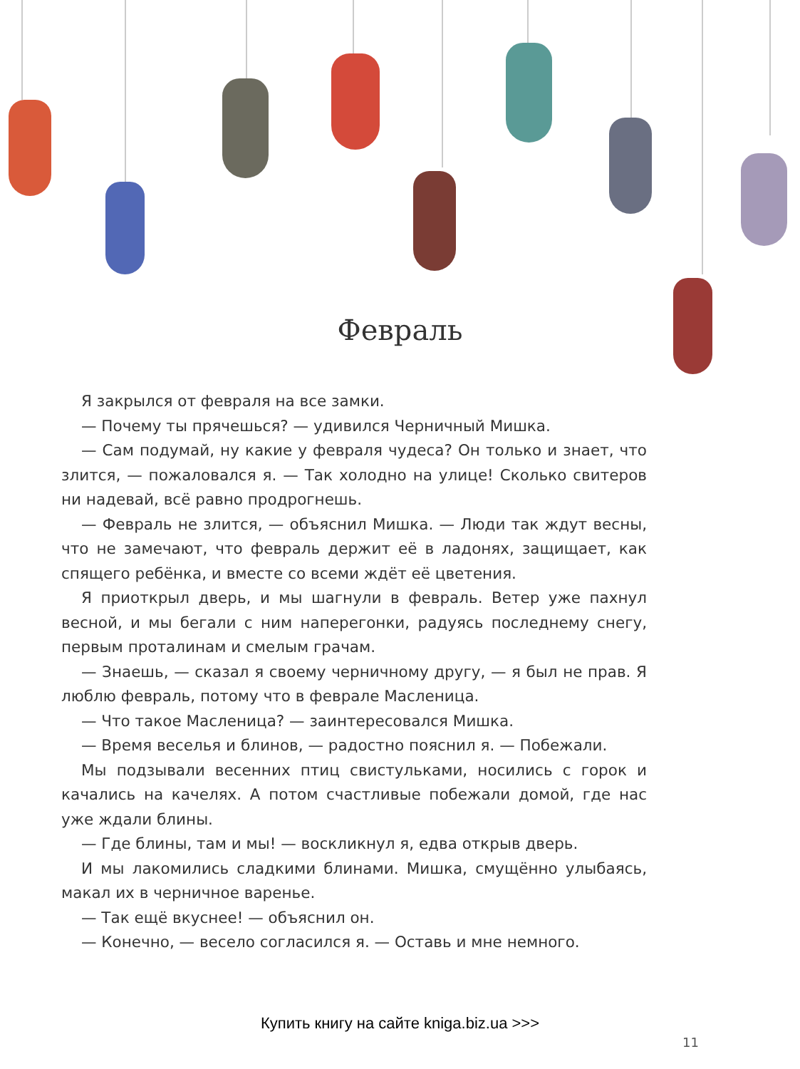Февраль
Я закрылся от февраля на все замки.
— Почему ты прячешься? — удивился Черничный Мишка.
— Сам подумай, ну какие у февраля чудеса? Он только и знает, что злит­ся, — пожаловался я. — Так холодно на улице! Сколько свитеров ни наде­вай, всё равно продрогнешь.
— Февраль не злится, — объяснил Мишка. — Люди так ждут весны, что не замечают, что февраль держит её в ладонях, защищает, как спящего ре­бёнка, и вместе со всеми ждёт её цветения.
Я приоткрыл дверь, и мы шагнули в февраль. Ветер уже пахнул весной, и мы бегали с ним наперегонки, радуясь последнему снегу, первым протали­нам и смелым грачам.
— Знаешь, — сказал я своему черничному другу, — я был не прав. Я люб­лю февраль, потому что в феврале Масленица.
— Что такое Масленица? — заинтересовался Мишка.
— Время веселья и блинов, — радостно пояснил я. — Побежали.
Мы подзывали весенних птиц свистульками, носились с горок и качались на качелях. А потом счастливые побежали домой, где нас уже ждали блины.
— Где блины, там и мы! — воскликнул я, едва открыв дверь.
И мы лакомились сладкими блинами. Мишка, смущённо улыбаясь, макал их в черничное варенье.
— Так ещё вкуснее! — объяснил он.
— Конечно, — весело согласился я. — Оставь и мне немного.
Купить книгу на сайте kniga.biz.ua >>>
11